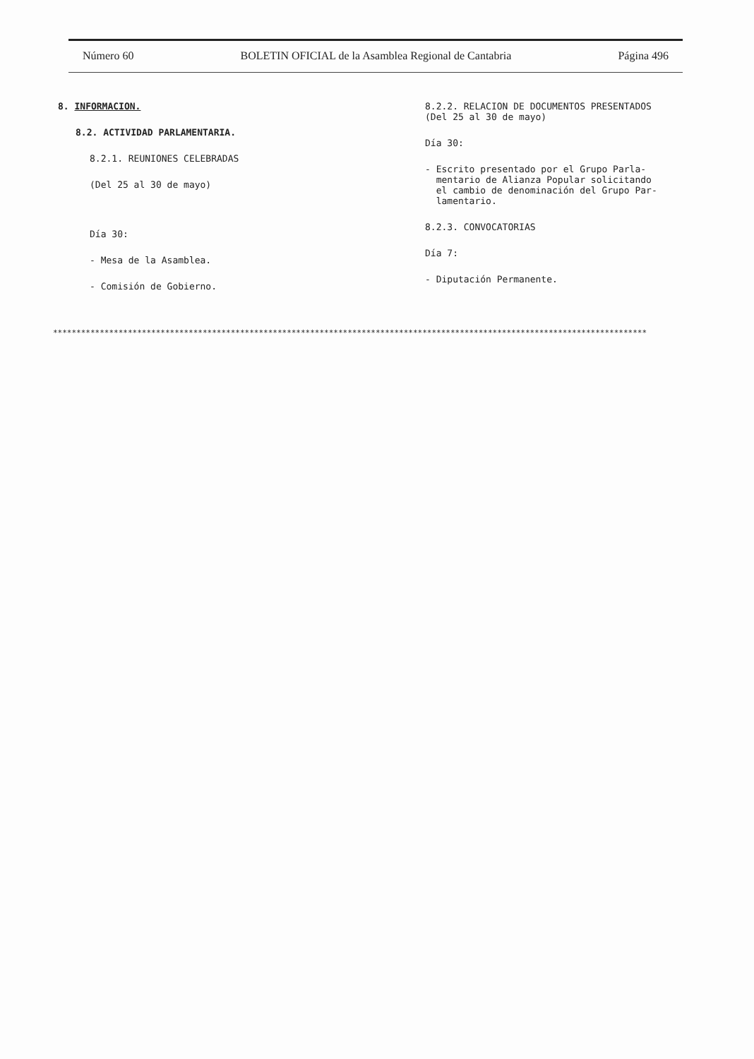Número 60 BOLETIN OFICIAL de la Asamblea Regional de Cantabria Página 496
8. INFORMACION.
8.2. ACTIVIDAD PARLAMENTARIA.
8.2.1. REUNIONES CELEBRADAS
(Del 25 al 30 de mayo)
Día 30:
- Mesa de la Asamblea.
- Comisión de Gobierno.
8.2.2. RELACION DE DOCUMENTOS PRESENTADOS
(Del 25 al 30 de mayo)
Día 30:
- Escrito presentado por el Grupo Parla-
mentario de Alianza Popular solicitando
el cambio de denominación del Grupo Par-
lamentario.
8.2.3. CONVOCATORIAS
Día 7:
- Diputación Permanente.
*******************************************************************************************************************************